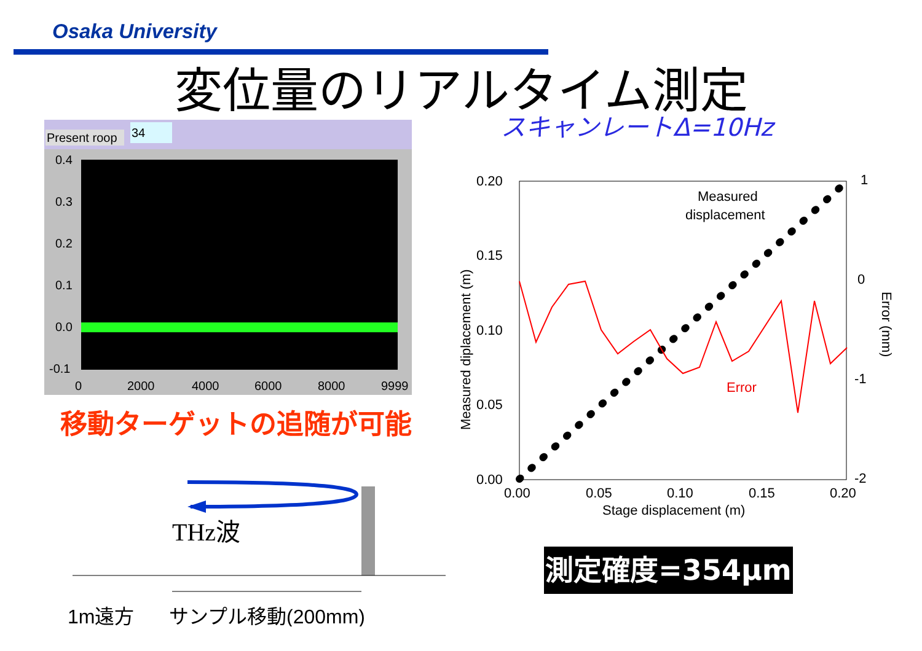Osaka University
変位量のリアルタイム測定
スキャンレートΔ=10Hz
Present roop
34
0.4
0.3
0.2
0.1
0.0
-0.1
0
2000
4000
6000
8000
9999
移動ターゲットの追随が可能
THz波
1m遠方
サンプル移動(200mm)
0.20
0.15
0.10
0.05
0.00
0.00
0.05
0.10
0.15
0.20
Stage displacement (m)
1
0
-1
-2
Measured diplacement (m)
Error (mm)
Measured
displacement
Error
測定確度=354μm